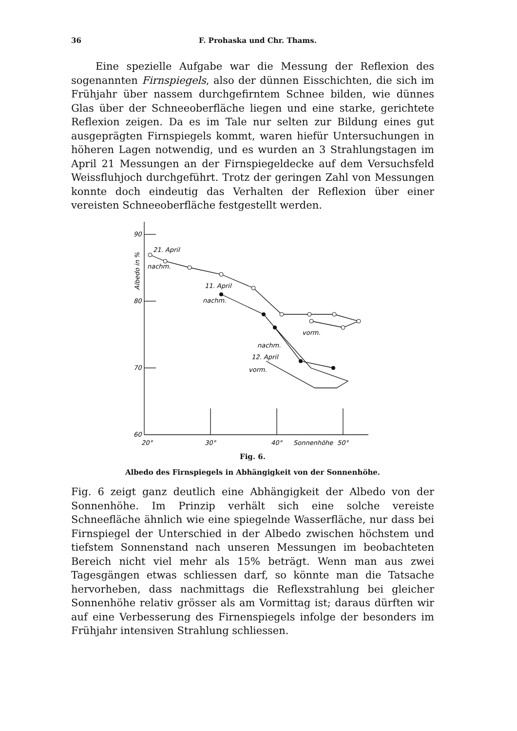36 F. Prohaska und Chr. Thams.
Eine spezielle Aufgabe war die Messung der Reflexion des sogenannten Firnspiegels, also der dünnen Eisschichten, die sich im Frühjahr über nassem durchgefirntem Schnee bilden, wie dünnes Glas über der Schneeoberfläche liegen und eine starke, gerichtete Reflexion zeigen. Da es im Tale nur selten zur Bildung eines gut ausgeprägten Firnspiegels kommt, waren hiefür Untersuchungen in höheren Lagen notwendig, und es wurden an 3 Strahlungstagen im April 21 Messungen an der Firnspiegeldecke auf dem Versuchsfeld Weissfluhjoch durchgeführt. Trotz der geringen Zahl von Messungen konnte doch eindeutig das Verhalten der Reflexion über einer vereisten Schneeoberfläche festgestellt werden.
90
80
70
60
20°
30°
40°
Sonnenhöhe
50°
21. April
nachm.
11. April
nachm.
vorm.
nachm.
12. April
vorm.
Albedo in %
Fig. 6.
Albedo des Firnspiegels in Abhängigkeit von der Sonnenhöhe.
Fig. 6 zeigt ganz deutlich eine Abhängigkeit der Albedo von der Sonnenhöhe. Im Prinzip verhält sich eine solche vereiste Schneefläche ähnlich wie eine spiegelnde Wasserfläche, nur dass bei Firnspiegel der Unterschied in der Albedo zwischen höchstem und tiefstem Sonnenstand nach unseren Messungen im beobachteten Bereich nicht viel mehr als 15% beträgt. Wenn man aus zwei Tagesgängen etwas schliessen darf, so könnte man die Tatsache hervorheben, dass nachmittags die Reflexstrahlung bei gleicher Sonnenhöhe relativ grösser als am Vormittag ist; daraus dürften wir auf eine Verbesserung des Firnenspiegels infolge der besonders im Frühjahr intensiven Strahlung schliessen.